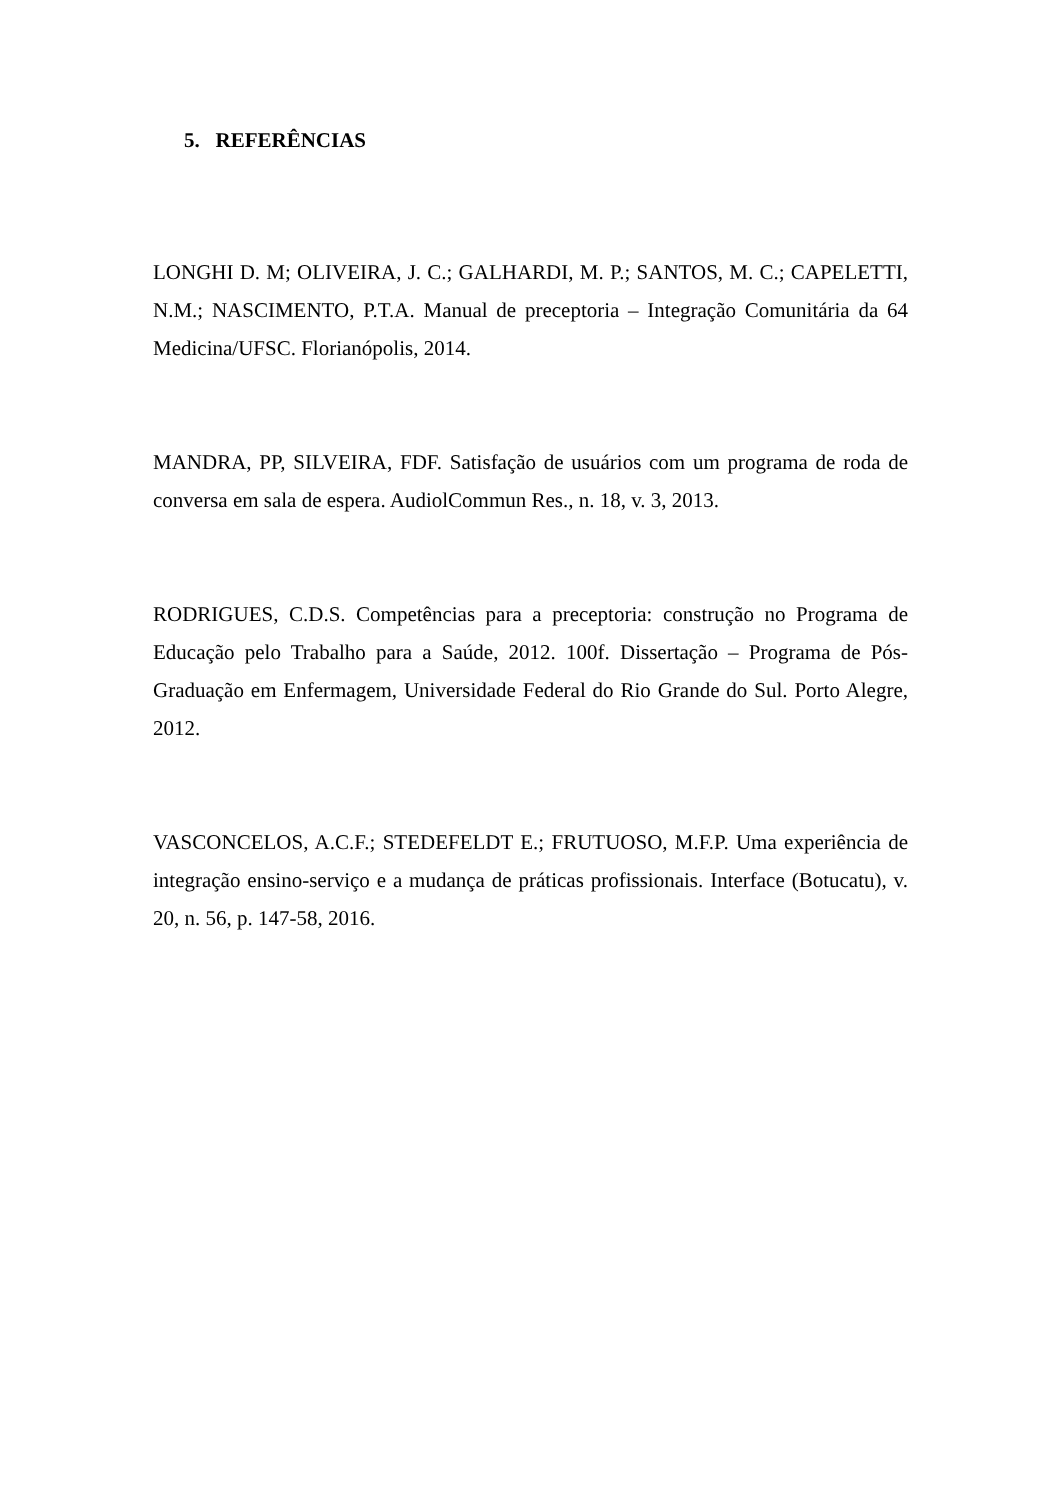5. REFERÊNCIAS
LONGHI D. M; OLIVEIRA, J. C.; GALHARDI, M. P.; SANTOS, M. C.; CAPELETTI, N.M.; NASCIMENTO, P.T.A. Manual de preceptoria – Integração Comunitária da 64 Medicina/UFSC. Florianópolis, 2014.
MANDRA, PP, SILVEIRA, FDF. Satisfação de usuários com um programa de roda de conversa em sala de espera. AudiolCommun Res., n. 18, v. 3, 2013.
RODRIGUES, C.D.S. Competências para a preceptoria: construção no Programa de Educação pelo Trabalho para a Saúde, 2012. 100f. Dissertação – Programa de Pós-Graduação em Enfermagem, Universidade Federal do Rio Grande do Sul. Porto Alegre, 2012.
VASCONCELOS, A.C.F.; STEDEFELDT E.; FRUTUOSO, M.F.P. Uma experiência de integração ensino-serviço e a mudança de práticas profissionais. Interface (Botucatu), v. 20, n. 56, p. 147-58, 2016.